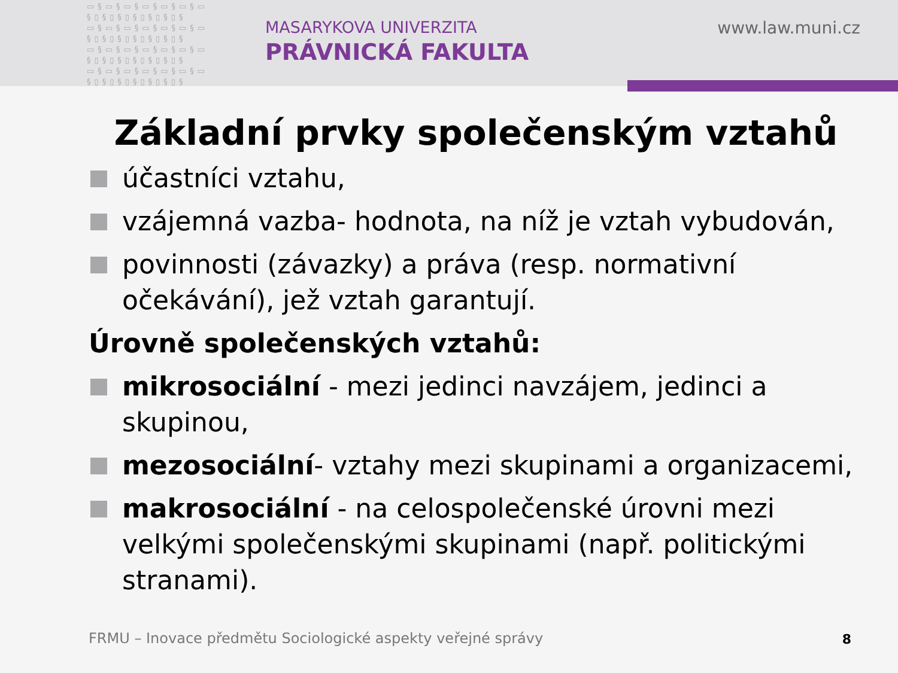▭§▭§▭§▭§▭§▭§▭ §▯§▯§▯§▯§▯§▯§ ▭§▭§▭§▭§▭§▭§▭ §▯§▯§▯§▯§▯§▯§ ▭§▭§▭§▭§▭§▭§▭ §▯§▯§▯§▯§▯§▯§ ▭§▭§▭§▭§▭§▭§▭ §▯§▯§▯§▯§▯§▯§
MASARYKOVA UNIVERZITA
PRÁVNICKÁ FAKULTA
www.law.muni.cz
Základní prvky společenským vztahů
účastníci vztahu,
vzájemná vazba- hodnota, na níž je vztah vybudován,
povinnosti (závazky) a práva (resp. normativní očekávání), jež vztah garantují.
Úrovně společenských vztahů:
mikrosociální - mezi jedinci navzájem, jedinci a skupinou,
mezosociální- vztahy mezi skupinami a organizacemi,
makrosociální - na celospolečenské úrovni mezi velkými společenskými skupinami (např. politickými stranami).
FRMU – Inovace předmětu Sociologické aspekty veřejné správy
8